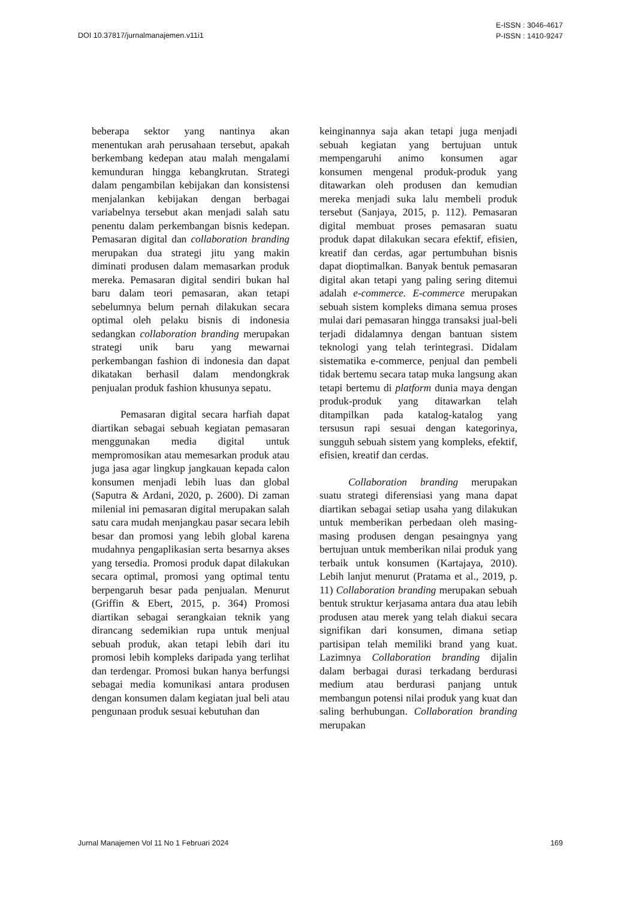DOI 10.37817/jurnalmanajemen.v11i1
E-ISSN : 3046-4617
P-ISSN : 1410-9247
beberapa sektor yang nantinya akan menentukan arah perusahaan tersebut, apakah berkembang kedepan atau malah mengalami kemunduran hingga kebangkrutan. Strategi dalam pengambilan kebijakan dan konsistensi menjalankan kebijakan dengan berbagai variabelnya tersebut akan menjadi salah satu penentu dalam perkembangan bisnis kedepan. Pemasaran digital dan collaboration branding merupakan dua strategi jitu yang makin diminati produsen dalam memasarkan produk mereka. Pemasaran digital sendiri bukan hal baru dalam teori pemasaran, akan tetapi sebelumnya belum pernah dilakukan secara optimal oleh pelaku bisnis di indonesia sedangkan collaboration branding merupakan strategi unik baru yang mewarnai perkembangan fashion di indonesia dan dapat dikatakan berhasil dalam mendongkrak penjualan produk fashion khusunya sepatu.
Pemasaran digital secara harfiah dapat diartikan sebagai sebuah kegiatan pemasaran menggunakan media digital untuk mempromosikan atau memesarkan produk atau juga jasa agar lingkup jangkauan kepada calon konsumen menjadi lebih luas dan global (Saputra & Ardani, 2020, p. 2600). Di zaman milenial ini pemasaran digital merupakan salah satu cara mudah menjangkau pasar secara lebih besar dan promosi yang lebih global karena mudahnya pengaplikasian serta besarnya akses yang tersedia. Promosi produk dapat dilakukan secara optimal, promosi yang optimal tentu berpengaruh besar pada penjualan. Menurut (Griffin & Ebert, 2015, p. 364) Promosi diartikan sebagai serangkaian teknik yang dirancang sedemikian rupa untuk menjual sebuah produk, akan tetapi lebih dari itu promosi lebih kompleks daripada yang terlihat dan terdengar. Promosi bukan hanya berfungsi sebagai media komunikasi antara produsen dengan konsumen dalam kegiatan jual beli atau pengunaan produk sesuai kebutuhan dan
keinginannya saja akan tetapi juga menjadi sebuah kegiatan yang bertujuan untuk mempengaruhi animo konsumen agar konsumen mengenal produk-produk yang ditawarkan oleh produsen dan kemudian mereka menjadi suka lalu membeli produk tersebut (Sanjaya, 2015, p. 112). Pemasaran digital membuat proses pemasaran suatu produk dapat dilakukan secara efektif, efisien, kreatif dan cerdas, agar pertumbuhan bisnis dapat dioptimalkan. Banyak bentuk pemasaran digital akan tetapi yang paling sering ditemui adalah e-commerce. E-commerce merupakan sebuah sistem kompleks dimana semua proses mulai dari pemasaran hingga transaksi jual-beli terjadi didalamnya dengan bantuan sistem teknologi yang telah terintegrasi. Didalam sistematika e-commerce, penjual dan pembeli tidak bertemu secara tatap muka langsung akan tetapi bertemu di platform dunia maya dengan produk-produk yang ditawarkan telah ditampilkan pada katalog-katalog yang tersusun rapi sesuai dengan kategorinya, sungguh sebuah sistem yang kompleks, efektif, efisien, kreatif dan cerdas.
Collaboration branding merupakan suatu strategi diferensiasi yang mana dapat diartikan sebagai setiap usaha yang dilakukan untuk memberikan perbedaan oleh masing-masing produsen dengan pesaingnya yang bertujuan untuk memberikan nilai produk yang terbaik untuk konsumen (Kartajaya, 2010). Lebih lanjut menurut (Pratama et al., 2019, p. 11) Collaboration branding merupakan sebuah bentuk struktur kerjasama antara dua atau lebih produsen atau merek yang telah diakui secara signifikan dari konsumen, dimana setiap partisipan telah memiliki brand yang kuat. Lazimnya Collaboration branding dijalin dalam berbagai durasi terkadang berdurasi medium atau berdurasi panjang untuk membangun potensi nilai produk yang kuat dan saling berhubungan. Collaboration branding merupakan
Jurnal Manajemen Vol 11 No 1 Februari 2024 169